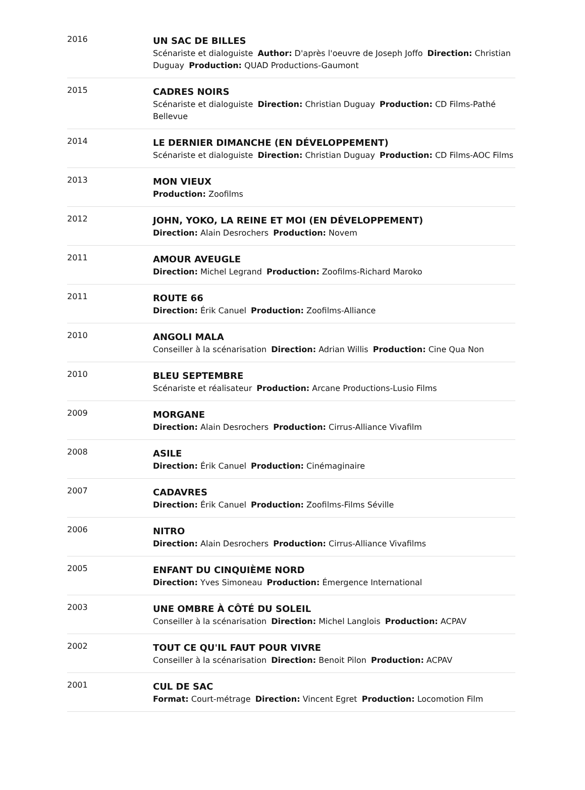2016
UN SAC DE BILLES
Scénariste et dialoguiste Author: D'après l'oeuvre de Joseph Joffo Direction: Christian Duguay Production: QUAD Productions-Gaumont
2015
CADRES NOIRS
Scénariste et dialoguiste Direction: Christian Duguay Production: CD Films-Pathé Bellevue
2014
LE DERNIER DIMANCHE (EN DÉVELOPPEMENT)
Scénariste et dialoguiste Direction: Christian Duguay Production: CD Films-AOC Films
2013
MON VIEUX
Production: Zoofilms
2012
JOHN, YOKO, LA REINE ET MOI (EN DÉVELOPPEMENT)
Direction: Alain Desrochers Production: Novem
2011
AMOUR AVEUGLE
Direction: Michel Legrand Production: Zoofilms-Richard Maroko
2011
ROUTE 66
Direction: Érik Canuel Production: Zoofilms-Alliance
2010
ANGOLI MALA
Conseiller à la scénarisation Direction: Adrian Willis Production: Cine Qua Non
2010
BLEU SEPTEMBRE
Scénariste et réalisateur Production: Arcane Productions-Lusio Films
2009
MORGANE
Direction: Alain Desrochers Production: Cirrus-Alliance Vivafilm
2008
ASILE
Direction: Érik Canuel Production: Cinémaginaire
2007
CADAVRES
Direction: Érik Canuel Production: Zoofilms-Films Séville
2006
NITRO
Direction: Alain Desrochers Production: Cirrus-Alliance Vivafilms
2005
ENFANT DU CINQUIÈME NORD
Direction: Yves Simoneau Production: Émergence International
2003
UNE OMBRE À CÔTÉ DU SOLEIL
Conseiller à la scénarisation Direction: Michel Langlois Production: ACPAV
2002
TOUT CE QU'IL FAUT POUR VIVRE
Conseiller à la scénarisation Direction: Benoit Pilon Production: ACPAV
2001
CUL DE SAC
Format: Court-métrage Direction: Vincent Egret Production: Locomotion Film